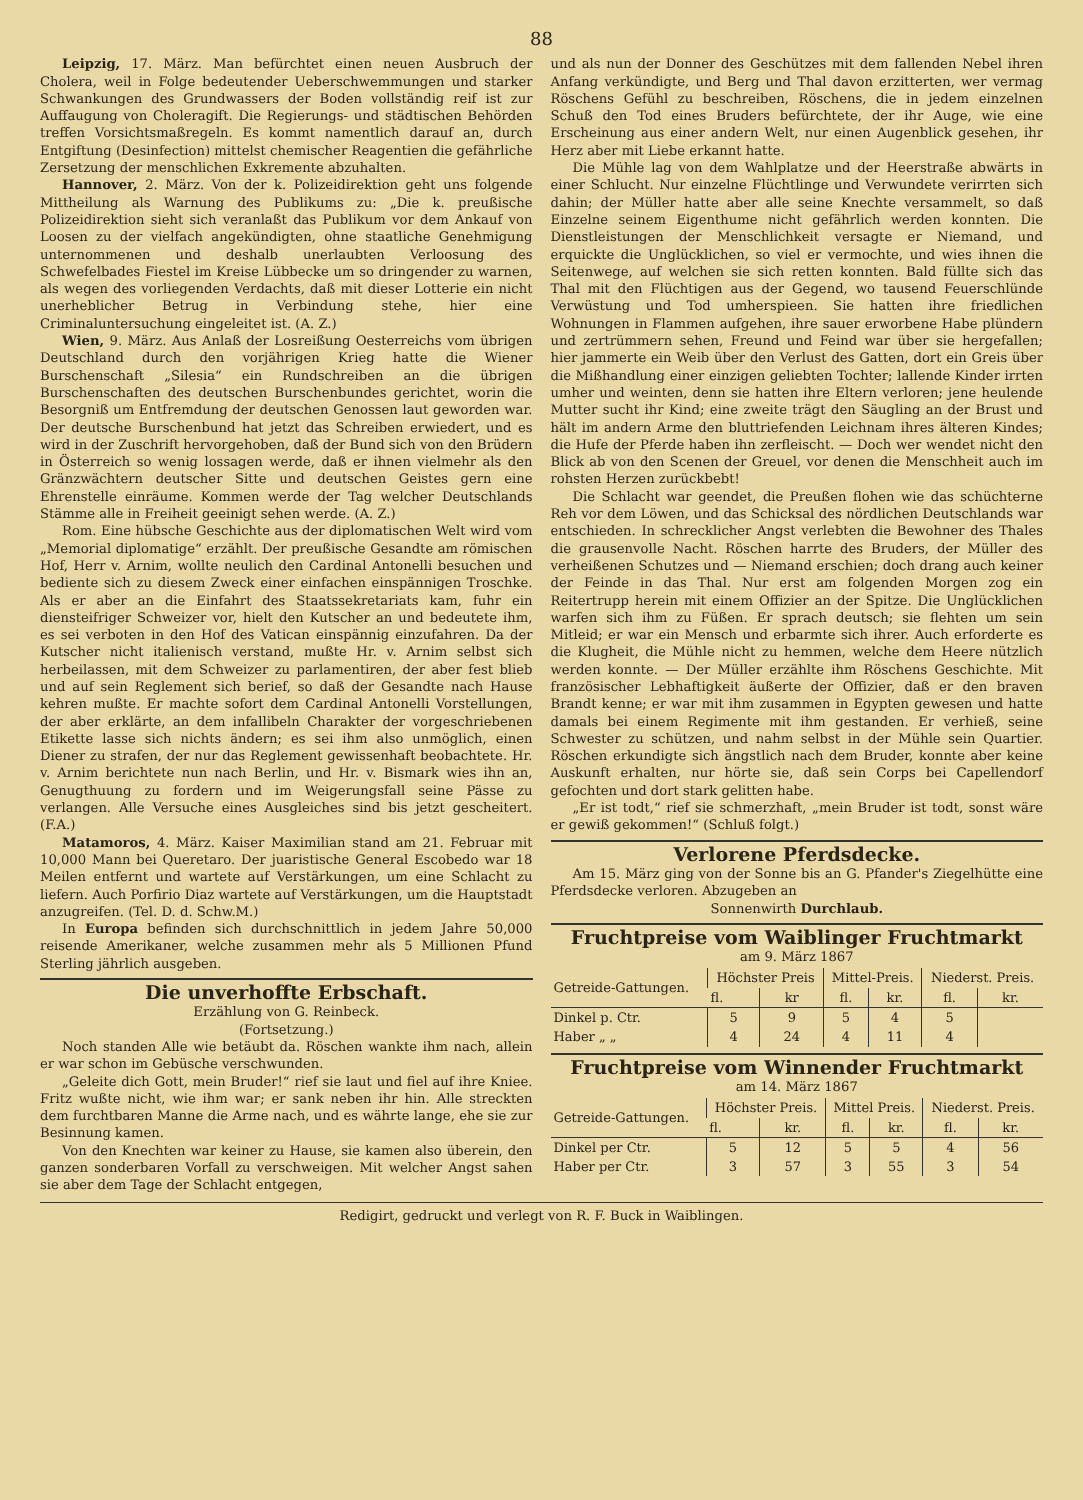88
Leipzig, 17. März. Man befürchtet einen neuen Ausbruch der Cholera, weil in Folge bedeutender Ueberschwemmungen und starker Schwankungen des Grundwassers der Boden vollständig reif ist zur Auffaugung von Choleragift. Die Regierungs- und städtischen Behörden treffen Vorsichtsmaßregeln. Es kommt namentlich darauf an, durch Entgiftung (Desinfection) mittelst chemischer Reagentien die gefährliche Zersetzung der menschlichen Exkremente abzuhalten.
Hannover, 2. März. Von der k. Polizeidirektion geht uns folgende Mittheilung als Warnung des Publikums zu: „Die k. preußische Polizeidirektion sieht sich veranlaßt das Publikum vor dem Ankauf von Loosen zu der vielfach angekündigten, ohne staatliche Genehmigung unternommenen und deshalb unerlaubten Verloosung des Schwefelbades Fiestel im Kreise Lübbecke um so dringender zu warnen, als wegen des vorliegenden Verdachts, daß mit dieser Lotterie ein nicht unerheblicher Betrug in Verbindung stehe, hier eine Criminaluntersuchung eingeleitet ist. (A. Z.)
Wien, 9. März. Aus Anlaß der Losreißung Oesterreichs vom übrigen Deutschland durch den vorjährigen Krieg hatte die Wiener Burschenschaft „Silesia“ ein Rundschreiben an die übrigen Burschenschaften des deutschen Burschenbundes gerichtet, worin die Besorgniß um Entfremdung der deutschen Genossen laut geworden war. Der deutsche Burschenbund hat jetzt das Schreiben erwiedert, und es wird in der Zuschrift hervorgehoben, daß der Bund sich von den Brüdern in Österreich so wenig lossagen werde, daß er ihnen vielmehr als den Gränzwächtern deutscher Sitte und deutschen Geistes gern eine Ehrenstelle einräume. Kommen werde der Tag welcher Deutschlands Stämme alle in Freiheit geeinigt sehen werde. (A. Z.)
Rom. Eine hübsche Geschichte aus der diplomatischen Welt wird vom „Memorial diplomatige“ erzählt. Der preußische Gesandte am römischen Hof, Herr v. Arnim, wollte neulich den Cardinal Antonelli besuchen und bediente sich zu diesem Zweck einer einfachen einspännigen Troschke. Als er aber an die Einfahrt des Staatssekretariats kam, fuhr ein diensteifriger Schweizer vor, hielt den Kutscher an und bedeutete ihm, es sei verboten in den Hof des Vatican einspännig einzufahren. Da der Kutscher nicht italienisch verstand, mußte Hr. v. Arnim selbst sich herbeilassen, mit dem Schweizer zu parlamentiren, der aber fest blieb und auf sein Reglement sich berief, so daß der Gesandte nach Hause kehren mußte. Er machte sofort dem Cardinal Antonelli Vorstellungen, der aber erklärte, an dem infallibeln Charakter der vorgeschriebenen Etikette lasse sich nichts ändern; es sei ihm also unmöglich, einen Diener zu strafen, der nur das Reglement gewissenhaft beobachtete. Hr. v. Arnim berichtete nun nach Berlin, und Hr. v. Bismark wies ihn an, Genugthuung zu fordern und im Weigerungsfall seine Pässe zu verlangen. Alle Versuche eines Ausgleiches sind bis jetzt gescheitert. (F.A.)
Matamoros, 4. März. Kaiser Maximilian stand am 21. Februar mit 10,000 Mann bei Queretaro. Der juaristische General Escobedo war 18 Meilen entfernt und wartete auf Verstärkungen, um eine Schlacht zu liefern. Auch Porfirio Diaz wartete auf Verstärkungen, um die Hauptstadt anzugreifen. (Tel. D. d. Schw.M.)
In Europa befinden sich durchschnittlich in jedem Jahre 50,000 reisende Amerikaner, welche zusammen mehr als 5 Millionen Pfund Sterling jährlich ausgeben.
Die unverhoffte Erbschaft.
Erzählung von G. Reinbeck.
(Fortsetzung.)
Noch standen Alle wie betäubt da. Röschen wankte ihm nach, allein er war schon im Gebüsche verschwunden.
„Geleite dich Gott, mein Bruder!“ rief sie laut und fiel auf ihre Kniee. Fritz wußte nicht, wie ihm war; er sank neben ihr hin. Alle streckten dem furchtbaren Manne die Arme nach, und es währte lange, ehe sie zur Besinnung kamen.
Von den Knechten war keiner zu Hause, sie kamen also überein, den ganzen sonderbaren Vorfall zu verschweigen. Mit welcher Angst sahen sie aber dem Tage der Schlacht entgegen,
und als nun der Donner des Geschützes mit dem fallenden Nebel ihren Anfang verkündigte, und Berg und Thal davon erzitterten, wer vermag Röschens Gefühl zu beschreiben, Röschens, die in jedem einzelnen Schuß den Tod eines Bruders befürchtete, der ihr Auge, wie eine Erscheinung aus einer andern Welt, nur einen Augenblick gesehen, ihr Herz aber mit Liebe erkannt hatte.
Die Mühle lag von dem Wahlplatze und der Heerstraße abwärts in einer Schlucht. Nur einzelne Flüchtlinge und Verwundete verirrten sich dahin; der Müller hatte aber alle seine Knechte versammelt, so daß Einzelne seinem Eigenthume nicht gefährlich werden konnten. Die Dienstleistungen der Menschlichkeit versagte er Niemand, und erquickte die Unglücklichen, so viel er vermochte, und wies ihnen die Seitenwege, auf welchen sie sich retten konnten. Bald füllte sich das Thal mit den Flüchtigen aus der Gegend, wo tausend Feuerschlünde Verwüstung und Tod umherspieen. Sie hatten ihre friedlichen Wohnungen in Flammen aufgehen, ihre sauer erworbene Habe plündern und zertrümmern sehen, Freund und Feind war über sie hergefallen; hier jammerte ein Weib über den Verlust des Gatten, dort ein Greis über die Mißhandlung einer einzigen geliebten Tochter; lallende Kinder irrten umher und weinten, denn sie hatten ihre Eltern verloren; jene heulende Mutter sucht ihr Kind; eine zweite trägt den Säugling an der Brust und hält im andern Arme den bluttriefenden Leichnam ihres älteren Kindes; die Hufe der Pferde haben ihn zerfleischt. — Doch wer wendet nicht den Blick ab von den Scenen der Greuel, vor denen die Menschheit auch im rohsten Herzen zurückbebt!
Die Schlacht war geendet, die Preußen flohen wie das schüchterne Reh vor dem Löwen, und das Schicksal des nördlichen Deutschlands war entschieden. In schrecklicher Angst verlebten die Bewohner des Thales die grausenvolle Nacht. Röschen harrte des Bruders, der Müller des verheißenen Schutzes und — Niemand erschien; doch drang auch keiner der Feinde in das Thal. Nur erst am folgenden Morgen zog ein Reitertrupp herein mit einem Offizier an der Spitze. Die Unglücklichen warfen sich ihm zu Füßen. Er sprach deutsch; sie flehten um sein Mitleid; er war ein Mensch und erbarmte sich ihrer. Auch erforderte es die Klugheit, die Mühle nicht zu hemmen, welche dem Heere nützlich werden konnte. — Der Müller erzählte ihm Röschens Geschichte. Mit französischer Lebhaftigkeit äußerte der Offizier, daß er den braven Brandt kenne; er war mit ihm zusammen in Egypten gewesen und hatte damals bei einem Regimente mit ihm gestanden. Er verhieß, seine Schwester zu schützen, und nahm selbst in der Mühle sein Quartier. Röschen erkundigte sich ängstlich nach dem Bruder, konnte aber keine Auskunft erhalten, nur hörte sie, daß sein Corps bei Capellendorf gefochten und dort stark gelitten habe.
„Er ist todt,“ rief sie schmerzhaft, „mein Bruder ist todt, sonst wäre er gewiß gekommen!“ (Schluß folgt.)
Verlorene Pferdsdecke.
Am 15. März ging von der Sonne bis an G. Pfander's Ziegelhütte eine Pferdsdecke verloren. Abzugeben an
Sonnenwirth Durchlaub.
Fruchtpreise vom Waiblinger Fruchtmarkt
am 9. März 1867
| Getreide-Gattungen. | Höchster Preis | | Mittel-Preis. | | Niederst. Preis. | |
| --- | --- | --- | --- | --- | --- | --- |
| | fl. | kr | fl. | kr. | fl. | kr. |
| Dinkel p. Ctr. | 5 | 9 | 5 | 4 | 5 | |
| Haber „ „ | 4 | 24 | 4 | 11 | 4 | |
Fruchtpreise vom Winnender Fruchtmarkt
am 14. März 1867
| Getreide-Gattungen. | Höchster Preis. | | Mittel Preis. | | Niederst. Preis. | |
| --- | --- | --- | --- | --- | --- | --- |
| | fl. | kr. | fl. | kr. | fl. | kr. |
| Dinkel per Ctr. | 5 | 12 | 5 | 5 | 4 | 56 |
| Haber per Ctr. | 3 | 57 | 3 | 55 | 3 | 54 |
Redigirt, gedruckt und verlegt von R. F. Buck in Waiblingen.